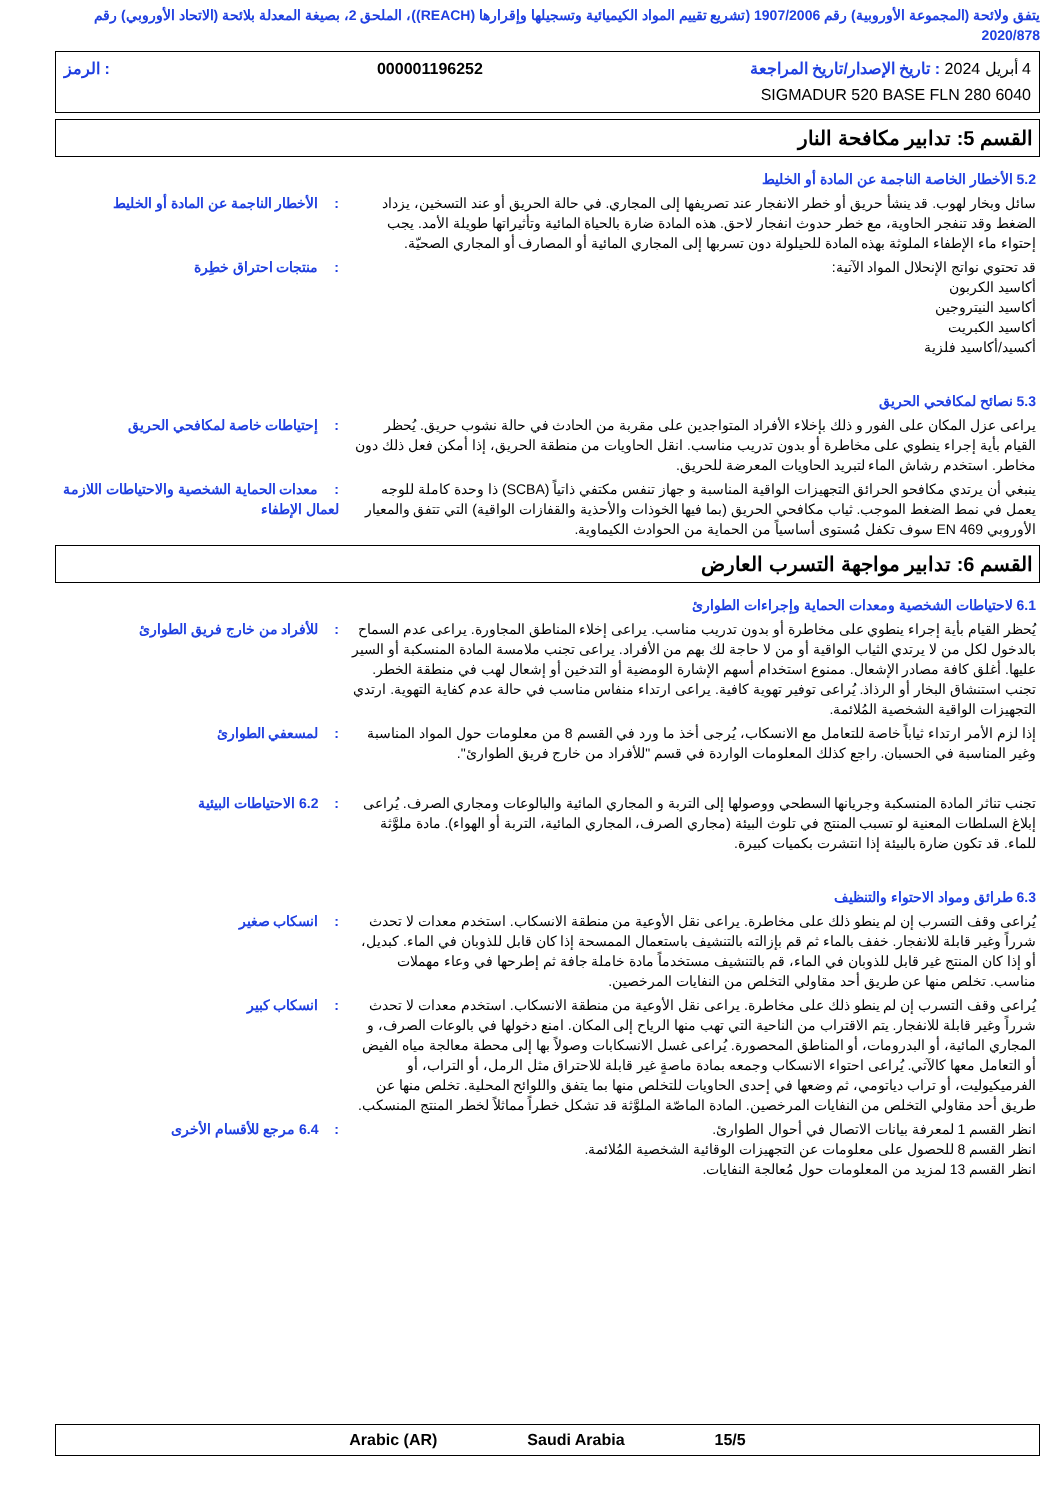يتفق ولائحة (المجموعة الأوروبية) رقم 1907/2006 (تشريع تقييم المواد الكيميائية وتسجيلها وإقرارها (REACH))، الملحق 2، بصيغة المعدلة بلائحة (الاتحاد الأوروبي) رقم 2020/878
4 أبريل 2024 : تاريخ الإصدار/تاريخ المراجعة 000001196252: الرمز
SIGMADUR 520 BASE FLN 280 6040
القسم 5: تدابير مكافحة النار
5.2 الأخطار الخاصة الناجمة عن المادة أو الخليط
سائل وبخار لهوب. قد ينشأ حريق أو خطر الانفجار عند تصريفها إلى المجاري. في حالة الحريق أو عند التسخين، يزداد الضغط وقد تنفجر الحاوية، مع خطر حدوث انفجار لاحق. هذه المادة ضارة بالحياة المائية وتأثيراتها طويلة الأمد. يجب إحتواء ماء الإطفاء الملوثة بهذه المادة للحيلولة دون تسربها إلى المجاري المائية أو المصارف أو المجاري الصحيّة.
: الأخطار الناجمة عن المادة أو الخليط
قد تحتوي نواتج الإنحلال المواد الآتية:
أكاسيد الكربون
أكاسيد النيتروجين
أكاسيد الكبريت
أكسيد/أكاسيد فلزية
: منتجات احتراق خطِرة
5.3 نصائح لمكافحي الحريق
يراعى عزل المكان على الفور و ذلك بإخلاء الأفراد المتواجدين على مقربة من الحادث في حالة نشوب حريق. يُحظر القيام بأية إجراء ينطوي على مخاطرة أو بدون تدريب مناسب. انقل الحاويات من منطقة الحريق، إذا أمكن فعل ذلك دون مخاطر. استخدم رشاش الماء لتبريد الحاويات المعرضة للحريق.
: إحتياطات خاصة لمكافحي الحريق
ينبغي أن يرتدي مكافحو الحرائق التجهيزات الواقية المناسبة و جهاز تنفس مكتفي ذاتياً (SCBA) ذا وحدة كاملة للوجه يعمل في نمط الضغط الموجب. ثياب مكافحي الحريق (بما فيها الخوذات والأحذية والقفازات الواقية) التي تتفق والمعيار الأوروبي EN 469 سوف تكفل مُستوى أساسياً من الحماية من الحوادث الكيماوية.
: معدات الحماية الشخصية والاحتياطات اللازمة لعمال الإطفاء
القسم 6: تدابير مواجهة التسرب العارض
6.1 لاحتياطات الشخصية ومعدات الحماية وإجراءات الطوارئ
يُحظر القيام بأية إجراء ينطوي على مخاطرة أو بدون تدريب مناسب. يراعى إخلاء المناطق المجاورة. يراعى عدم السماح بالدخول لكل من لا يرتدي الثياب الواقية أو من لا حاجة لك بهم من الأفراد. يراعى تجنب ملامسة المادة المنسكبة أو السير عليها. أغلق كافة مصادر الإشعال. ممنوع استخدام أسهم الإشارة الومضية أو التدخين أو إشعال لهب في منطقة الخطر. تجنب استنشاق البخار أو الرذاذ. يُراعى توفير تهوية كافية. يراعى ارتداء منفاس مناسب في حالة عدم كفاية التهوية. ارتدي التجهيزات الواقية الشخصية المُلائمة.
: للأفراد من خارج فريق الطوارئ
إذا لزم الأمر ارتداء ثياباً خاصة للتعامل مع الانسكاب، يُرجى أخذ ما ورد في القسم 8 من معلومات حول المواد المناسبة وغير المناسبة في الحسبان. راجع كذلك المعلومات الواردة في قسم "للأفراد من خارج فريق الطوارئ".
: لمسعفي الطوارئ
تجنب تناثر المادة المنسكبة وجريانها السطحي ووصولها إلى التربة و المجاري المائية والبالوعات ومجاري الصرف. يُراعى إبلاغ السلطات المعنية لو تسبب المنتج في تلوث البيئة (مجاري الصرف، المجاري المائية، التربة أو الهواء). مادة ملوَّثة للماء. قد تكون ضارة بالبيئة إذا انتشرت بكميات كبيرة.
: 6.2 الاحتياطات البيئية
6.3 طرائق ومواد الاحتواء والتنظيف
يُراعى وقف التسرب إن لم ينطو ذلك على مخاطرة. يراعى نقل الأوعية من منطقة الانسكاب. استخدم معدات لا تحدث شرراً وغير قابلة للانفجار. خفف بالماء ثم قم بإزالته بالتنشيف باستعمال الممسحة إذا كان قابل للذوبان في الماء. كبديل، أو إذا كان المنتج غير قابل للذوبان في الماء، قم بالتنشيف مستخدماً مادة خاملة جافة ثم إطرحها في وعاء مهملات مناسب. تخلص منها عن طريق أحد مقاولي التخلص من النفايات المرخصين.
: انسكاب صغير
يُراعى وقف التسرب إن لم ينطو ذلك على مخاطرة. يراعى نقل الأوعية من منطقة الانسكاب. استخدم معدات لا تحدث شرراً وغير قابلة للانفجار. يتم الاقتراب من الناحية التي تهب منها الرياح إلى المكان. امنع دخولها في بالوعات الصرف، و المجاري المائية، أو البدرومات، أو المناطق المحصورة. يُراعى غسل الانسكابات وصولاً بها إلى محطة معالجة مياه الفيض أو التعامل معها كالآتي. يُراعى احتواء الانسكاب وجمعه بمادة ماصةٍ غير قابلة للاحتراق مثل الرمل، أو التراب، أو الفرميكيوليت، أو تراب دياتومي، ثم وضعها في إحدى الحاويات للتخلص منها بما يتفق واللوائح المحلية. تخلص منها عن طريق أحد مقاولي التخلص من النفايات المرخصين. المادة الماصّة الملوَّثة قد تشكل خطراً مماثلاً لخطر المنتج المنسكب.
: انسكاب كبير
انظر القسم 1 لمعرفة بيانات الاتصال في أحوال الطوارئ.
انظر القسم 8 للحصول على معلومات عن التجهيزات الوقائية الشخصية المُلائمة.
انظر القسم 13 لمزيد من المعلومات حول مُعالجة النفايات.
: 6.4 مرجع للأقسام الأخرى
Arabic (AR) Saudi Arabia 15/5